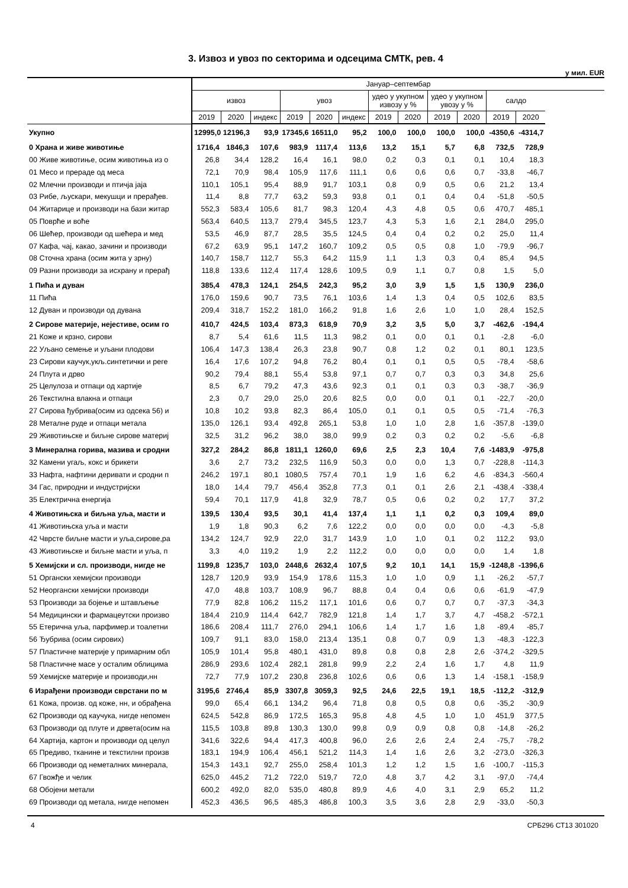3. Извоз и увоз по секторима и одсецима СМТК, рев. 4
у мил. EUR
| | Јануар–септембар | | | | | | | | | | | |
| --- | --- | --- | --- | --- | --- | --- | --- | --- | --- | --- | --- | --- |
| | извоз | | | увоз | | | удео у укупном извозу у % | | удео у укупном увозу у % | | салдо | |
| | 2019 | 2020 | индекс | 2019 | 2020 | индекс | 2019 | 2020 | 2019 | 2020 | 2019 | 2020 |
| Укупно | 12995,0 | 12196,3 | 93,9 | 17345,6 | 16511,0 | 95,2 | 100,0 | 100,0 | 100,0 | 100,0 | -4350,6 | -4314,7 |
| 0 Храна и живе животиње | 1716,4 | 1846,3 | 107,6 | 983,9 | 1117,4 | 113,6 | 13,2 | 15,1 | 5,7 | 6,8 | 732,5 | 728,9 |
| 00 Живе животиње, осим животиња из о | 26,8 | 34,4 | 128,2 | 16,4 | 16,1 | 98,0 | 0,2 | 0,3 | 0,1 | 0,1 | 10,4 | 18,3 |
| 01 Месо и прераде од меса | 72,1 | 70,9 | 98,4 | 105,9 | 117,6 | 111,1 | 0,6 | 0,6 | 0,6 | 0,7 | -33,8 | -46,7 |
| 02 Млечни производи и птичја јаја | 110,1 | 105,1 | 95,4 | 88,9 | 91,7 | 103,1 | 0,8 | 0,9 | 0,5 | 0,6 | 21,2 | 13,4 |
| 03 Рибе, љускари, мекушци и прерађев. | 11,4 | 8,8 | 77,7 | 63,2 | 59,3 | 93,8 | 0,1 | 0,1 | 0,4 | 0,4 | -51,8 | -50,5 |
| 04 Житарице и производи на бази житар | 552,3 | 583,4 | 105,6 | 81,7 | 98,3 | 120,4 | 4,3 | 4,8 | 0,5 | 0,6 | 470,7 | 485,1 |
| 05 Поврће и воће | 563,4 | 640,5 | 113,7 | 279,4 | 345,5 | 123,7 | 4,3 | 5,3 | 1,6 | 2,1 | 284,0 | 295,0 |
| 06 Шећер, производи од шећера и мед | 53,5 | 46,9 | 87,7 | 28,5 | 35,5 | 124,5 | 0,4 | 0,4 | 0,2 | 0,2 | 25,0 | 11,4 |
| 07 Кафа, чај, какао, зачини и производи | 67,2 | 63,9 | 95,1 | 147,2 | 160,7 | 109,2 | 0,5 | 0,5 | 0,8 | 1,0 | -79,9 | -96,7 |
| 08 Сточна храна (осим жита у зрну) | 140,7 | 158,7 | 112,7 | 55,3 | 64,2 | 115,9 | 1,1 | 1,3 | 0,3 | 0,4 | 85,4 | 94,5 |
| 09 Разни производи за исхрану и прерађ | 118,8 | 133,6 | 112,4 | 117,4 | 128,6 | 109,5 | 0,9 | 1,1 | 0,7 | 0,8 | 1,5 | 5,0 |
| 1 Пића и дуван | 385,4 | 478,3 | 124,1 | 254,5 | 242,3 | 95,2 | 3,0 | 3,9 | 1,5 | 1,5 | 130,9 | 236,0 |
| 11 Пића | 176,0 | 159,6 | 90,7 | 73,5 | 76,1 | 103,6 | 1,4 | 1,3 | 0,4 | 0,5 | 102,6 | 83,5 |
| 12 Дуван и производи од дувана | 209,4 | 318,7 | 152,2 | 181,0 | 166,2 | 91,8 | 1,6 | 2,6 | 1,0 | 1,0 | 28,4 | 152,5 |
| 2 Сирове материје, нејестиве, осим го | 410,7 | 424,5 | 103,4 | 873,3 | 618,9 | 70,9 | 3,2 | 3,5 | 5,0 | 3,7 | -462,6 | -194,4 |
| 21 Коже и крзно, сирови | 8,7 | 5,4 | 61,6 | 11,5 | 11,3 | 98,2 | 0,1 | 0,0 | 0,1 | 0,1 | -2,8 | -6,0 |
| 22 Уљано семење и уљани плодови | 106,4 | 147,3 | 138,4 | 26,3 | 23,8 | 90,7 | 0,8 | 1,2 | 0,2 | 0,1 | 80,1 | 123,5 |
| 23 Сирови каучук,укљ.синтетички и реге | 16,4 | 17,6 | 107,2 | 94,8 | 76,2 | 80,4 | 0,1 | 0,1 | 0,5 | 0,5 | -78,4 | -58,6 |
| 24 Плута и дрво | 90,2 | 79,4 | 88,1 | 55,4 | 53,8 | 97,1 | 0,7 | 0,7 | 0,3 | 0,3 | 34,8 | 25,6 |
| 25 Целулоза и отпаци од хартије | 8,5 | 6,7 | 79,2 | 47,3 | 43,6 | 92,3 | 0,1 | 0,1 | 0,3 | 0,3 | -38,7 | -36,9 |
| 26 Текстилна влакна и отпаци | 2,3 | 0,7 | 29,0 | 25,0 | 20,6 | 82,5 | 0,0 | 0,0 | 0,1 | 0,1 | -22,7 | -20,0 |
| 27 Сирова ђубрива(осим из одсека 56) и | 10,8 | 10,2 | 93,8 | 82,3 | 86,4 | 105,0 | 0,1 | 0,1 | 0,5 | 0,5 | -71,4 | -76,3 |
| 28 Металне руде и отпаци метала | 135,0 | 126,1 | 93,4 | 492,8 | 265,1 | 53,8 | 1,0 | 1,0 | 2,8 | 1,6 | -357,8 | -139,0 |
| 29 Животињске и биљне сирове материј | 32,5 | 31,2 | 96,2 | 38,0 | 38,0 | 99,9 | 0,2 | 0,3 | 0,2 | 0,2 | -5,6 | -6,8 |
| 3 Минерална горива, мазива и сродни | 327,2 | 284,2 | 86,8 | 1811,1 | 1260,0 | 69,6 | 2,5 | 2,3 | 10,4 | 7,6 | -1483,9 | -975,8 |
| 32 Камени угаљ, кокс и брикети | 3,6 | 2,7 | 73,2 | 232,5 | 116,9 | 50,3 | 0,0 | 0,0 | 1,3 | 0,7 | -228,8 | -114,3 |
| 33 Нафта, нафтини деривати и сродни п | 246,2 | 197,1 | 80,1 | 1080,5 | 757,4 | 70,1 | 1,9 | 1,6 | 6,2 | 4,6 | -834,3 | -560,4 |
| 34 Гас, природни и индустријски | 18,0 | 14,4 | 79,7 | 456,4 | 352,8 | 77,3 | 0,1 | 0,1 | 2,6 | 2,1 | -438,4 | -338,4 |
| 35 Електрична енергија | 59,4 | 70,1 | 117,9 | 41,8 | 32,9 | 78,7 | 0,5 | 0,6 | 0,2 | 0,2 | 17,7 | 37,2 |
| 4 Животињска и биљна уља, масти и | 139,5 | 130,4 | 93,5 | 30,1 | 41,4 | 137,4 | 1,1 | 1,1 | 0,2 | 0,3 | 109,4 | 89,0 |
| 41 Животињска уља и масти | 1,9 | 1,8 | 90,3 | 6,2 | 7,6 | 122,2 | 0,0 | 0,0 | 0,0 | 0,0 | -4,3 | -5,8 |
| 42 Чврсте биљне масти и уља,сирове,ра | 134,2 | 124,7 | 92,9 | 22,0 | 31,7 | 143,9 | 1,0 | 1,0 | 0,1 | 0,2 | 112,2 | 93,0 |
| 43 Животињске и биљне масти и уља, п | 3,3 | 4,0 | 119,2 | 1,9 | 2,2 | 112,2 | 0,0 | 0,0 | 0,0 | 0,0 | 1,4 | 1,8 |
| 5 Хемијски и сл. производи, нигде не | 1199,8 | 1235,7 | 103,0 | 2448,6 | 2632,4 | 107,5 | 9,2 | 10,1 | 14,1 | 15,9 | -1248,8 | -1396,6 |
| 51 Органски хемијски производи | 128,7 | 120,9 | 93,9 | 154,9 | 178,6 | 115,3 | 1,0 | 1,0 | 0,9 | 1,1 | -26,2 | -57,7 |
| 52 Неоргански хемијски производи | 47,0 | 48,8 | 103,7 | 108,9 | 96,7 | 88,8 | 0,4 | 0,4 | 0,6 | 0,6 | -61,9 | -47,9 |
| 53 Производи за бојење и штављење | 77,9 | 82,8 | 106,2 | 115,2 | 117,1 | 101,6 | 0,6 | 0,7 | 0,7 | 0,7 | -37,3 | -34,3 |
| 54 Медицински и фармацеутски произво | 184,4 | 210,9 | 114,4 | 642,7 | 782,9 | 121,8 | 1,4 | 1,7 | 3,7 | 4,7 | -458,2 | -572,1 |
| 55 Етерична уља, парфимер.и тоалетни | 186,6 | 208,4 | 111,7 | 276,0 | 294,1 | 106,6 | 1,4 | 1,7 | 1,6 | 1,8 | -89,4 | -85,7 |
| 56 Ђубрива (осим сирових) | 109,7 | 91,1 | 83,0 | 158,0 | 213,4 | 135,1 | 0,8 | 0,7 | 0,9 | 1,3 | -48,3 | -122,3 |
| 57 Пластичне материје у примарним обл | 105,9 | 101,4 | 95,8 | 480,1 | 431,0 | 89,8 | 0,8 | 0,8 | 2,8 | 2,6 | -374,2 | -329,5 |
| 58 Пластичне масе у осталим облицима | 286,9 | 293,6 | 102,4 | 282,1 | 281,8 | 99,9 | 2,2 | 2,4 | 1,6 | 1,7 | 4,8 | 11,9 |
| 59 Хемијске материје и производи,нн | 72,7 | 77,9 | 107,2 | 230,8 | 236,8 | 102,6 | 0,6 | 0,6 | 1,3 | 1,4 | -158,1 | -158,9 |
| 6 Израђени производи сврстани по м | 3195,6 | 2746,4 | 85,9 | 3307,8 | 3059,3 | 92,5 | 24,6 | 22,5 | 19,1 | 18,5 | -112,2 | -312,9 |
| 61 Кожа, произв. од коже, нн, и обрађена | 99,0 | 65,4 | 66,1 | 134,2 | 96,4 | 71,8 | 0,8 | 0,5 | 0,8 | 0,6 | -35,2 | -30,9 |
| 62 Производи од каучука, нигде непомен | 624,5 | 542,8 | 86,9 | 172,5 | 165,3 | 95,8 | 4,8 | 4,5 | 1,0 | 1,0 | 451,9 | 377,5 |
| 63 Производи од плуте и дрвета(осим на | 115,5 | 103,8 | 89,8 | 130,3 | 130,0 | 99,8 | 0,9 | 0,9 | 0,8 | 0,8 | -14,8 | -26,2 |
| 64 Хартија, картон и производи од целул | 341,6 | 322,6 | 94,4 | 417,3 | 400,8 | 96,0 | 2,6 | 2,6 | 2,4 | 2,4 | -75,7 | -78,2 |
| 65 Предиво, тканине и текстилни произв | 183,1 | 194,9 | 106,4 | 456,1 | 521,2 | 114,3 | 1,4 | 1,6 | 2,6 | 3,2 | -273,0 | -326,3 |
| 66 Производи од неметалних минерала, | 154,3 | 143,1 | 92,7 | 255,0 | 258,4 | 101,3 | 1,2 | 1,2 | 1,5 | 1,6 | -100,7 | -115,3 |
| 67 Гвожђе и челик | 625,0 | 445,2 | 71,2 | 722,0 | 519,7 | 72,0 | 4,8 | 3,7 | 4,2 | 3,1 | -97,0 | -74,4 |
| 68 Обојени метали | 600,2 | 492,0 | 82,0 | 535,0 | 480,8 | 89,9 | 4,6 | 4,0 | 3,1 | 2,9 | 65,2 | 11,2 |
| 69 Производи од метала, нигде непомен | 452,3 | 436,5 | 96,5 | 485,3 | 486,8 | 100,3 | 3,5 | 3,6 | 2,8 | 2,9 | -33,0 | -50,3 |
4 СРБ296 СТ13 301020